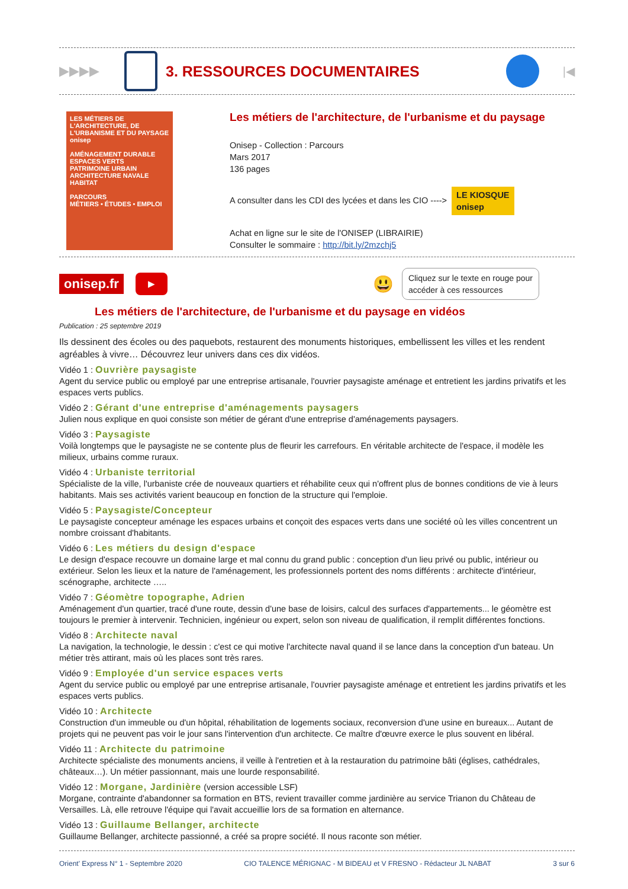▶▶▶▶ 3. RESSOURCES DOCUMENTAIRES
|◀
LES MÉTIERS DE L'ARCHITECTURE, DE L'URBANISME ET DU PAYSAGE
onisep
AMÉNAGEMENT DURABLE
ESPACES VERTS
PATRIMOINE URBAIN
ARCHITECTURE NAVALE
HABITAT
PARCOURS
MÉTIERS • ÉTUDES • EMPLOI
Les métiers de l'architecture, de l'urbanisme et du paysage
Onisep - Collection : Parcours
Mars 2017
136 pages
A consulter dans les CDI des lycées et dans les CIO ----> LE KIOSQUE
onisep
Achat en ligne sur le site de l'ONISEP (LIBRAIRIE)
Consulter le sommaire : http://bit.ly/2mzchj5
onisep.fr ▶ 😃
Cliquez sur le texte en rouge pour
accéder à ces ressources
Les métiers de l'architecture, de l'urbanisme et du paysage en vidéos
Publication : 25 septembre 2019
Ils dessinent des écoles ou des paquebots, restaurent des monuments historiques, embellissent les villes et les rendent agréables à vivre… Découvrez leur univers dans ces dix vidéos.
Vidéo 1 : Ouvrière paysagiste
Agent du service public ou employé par une entreprise artisanale, l'ouvrier paysagiste aménage et entretient les jardins privatifs et les espaces verts publics.
Vidéo 2 : Gérant d'une entreprise d'aménagements paysagers
Julien nous explique en quoi consiste son métier de gérant d'une entreprise d'aménagements paysagers.
Vidéo 3 : Paysagiste
Voilà longtemps que le paysagiste ne se contente plus de fleurir les carrefours. En véritable architecte de l'espace, il modèle les milieux, urbains comme ruraux.
Vidéo 4 : Urbaniste territorial
Spécialiste de la ville, l'urbaniste crée de nouveaux quartiers et réhabilite ceux qui n'offrent plus de bonnes conditions de vie à leurs habitants. Mais ses activités varient beaucoup en fonction de la structure qui l'emploie.
Vidéo 5 : Paysagiste/Concepteur
Le paysagiste concepteur aménage les espaces urbains et conçoit des espaces verts dans une société où les villes concentrent un nombre croissant d'habitants.
Vidéo 6 : Les métiers du design d'espace
Le design d'espace recouvre un domaine large et mal connu du grand public : conception d'un lieu privé ou public, intérieur ou extérieur. Selon les lieux et la nature de l'aménagement, les professionnels portent des noms différents : architecte d'intérieur, scénographe, architecte …..
Vidéo 7 : Géomètre topographe, Adrien
Aménagement d'un quartier, tracé d'une route, dessin d'une base de loisirs, calcul des surfaces d'appartements... le géomètre est toujours le premier à intervenir. Technicien, ingénieur ou expert, selon son niveau de qualification, il remplit différentes fonctions.
Vidéo 8 : Architecte naval
La navigation, la technologie, le dessin : c'est ce qui motive l'architecte naval quand il se lance dans la conception d'un bateau. Un métier très attirant, mais où les places sont très rares.
Vidéo 9 : Employée d'un service espaces verts
Agent du service public ou employé par une entreprise artisanale, l'ouvrier paysagiste aménage et entretient les jardins privatifs et les espaces verts publics.
Vidéo 10 : Architecte
Construction d'un immeuble ou d'un hôpital, réhabilitation de logements sociaux, reconversion d'une usine en bureaux... Autant de projets qui ne peuvent pas voir le jour sans l'intervention d'un architecte. Ce maître d'œuvre exerce le plus souvent en libéral.
Vidéo 11 : Architecte du patrimoine
Architecte spécialiste des monuments anciens, il veille à l'entretien et à la restauration du patrimoine bâti (églises, cathédrales, châteaux…). Un métier passionnant, mais une lourde responsabilité.
Vidéo 12 : Morgane, Jardinière (version accessible LSF)
Morgane, contrainte d'abandonner sa formation en BTS, revient travailler comme jardinière au service Trianon du Château de Versailles. Là, elle retrouve l'équipe qui l'avait accueillie lors de sa formation en alternance.
Vidéo 13 : Guillaume Bellanger, architecte
Guillaume Bellanger, architecte passionné, a créé sa propre société. Il nous raconte son métier.
Orient' Express N° 1 - Septembre 2020 CIO TALENCE MÉRIGNAC - M BIDEAU et V FRESNO - Rédacteur JL NABAT 3 sur 6